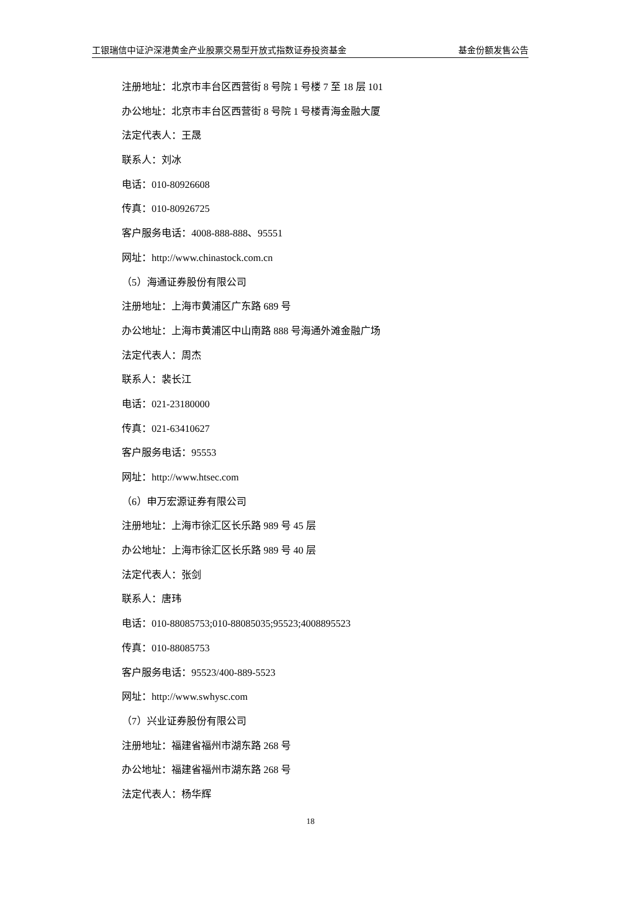工银瑞信中证沪深港黄金产业股票交易型开放式指数证券投资基金 基金份额发售公告
注册地址：北京市丰台区西营街 8 号院 1 号楼 7 至 18 层 101
办公地址：北京市丰台区西营街 8 号院 1 号楼青海金融大厦
法定代表人：王晟
联系人：刘冰
电话：010-80926608
传真：010-80926725
客户服务电话：4008-888-888、95551
网址：http://www.chinastock.com.cn
（5）海通证券股份有限公司
注册地址：上海市黄浦区广东路 689 号
办公地址：上海市黄浦区中山南路 888 号海通外滩金融广场
法定代表人：周杰
联系人：裴长江
电话：021-23180000
传真：021-63410627
客户服务电话：95553
网址：http://www.htsec.com
（6）申万宏源证券有限公司
注册地址：上海市徐汇区长乐路 989 号 45 层
办公地址：上海市徐汇区长乐路 989 号 40 层
法定代表人：张剑
联系人：唐玮
电话：010-88085753;010-88085035;95523;4008895523
传真：010-88085753
客户服务电话：95523/400-889-5523
网址：http://www.swhysc.com
（7）兴业证券股份有限公司
注册地址：福建省福州市湖东路 268 号
办公地址：福建省福州市湖东路 268 号
法定代表人：杨华辉
18